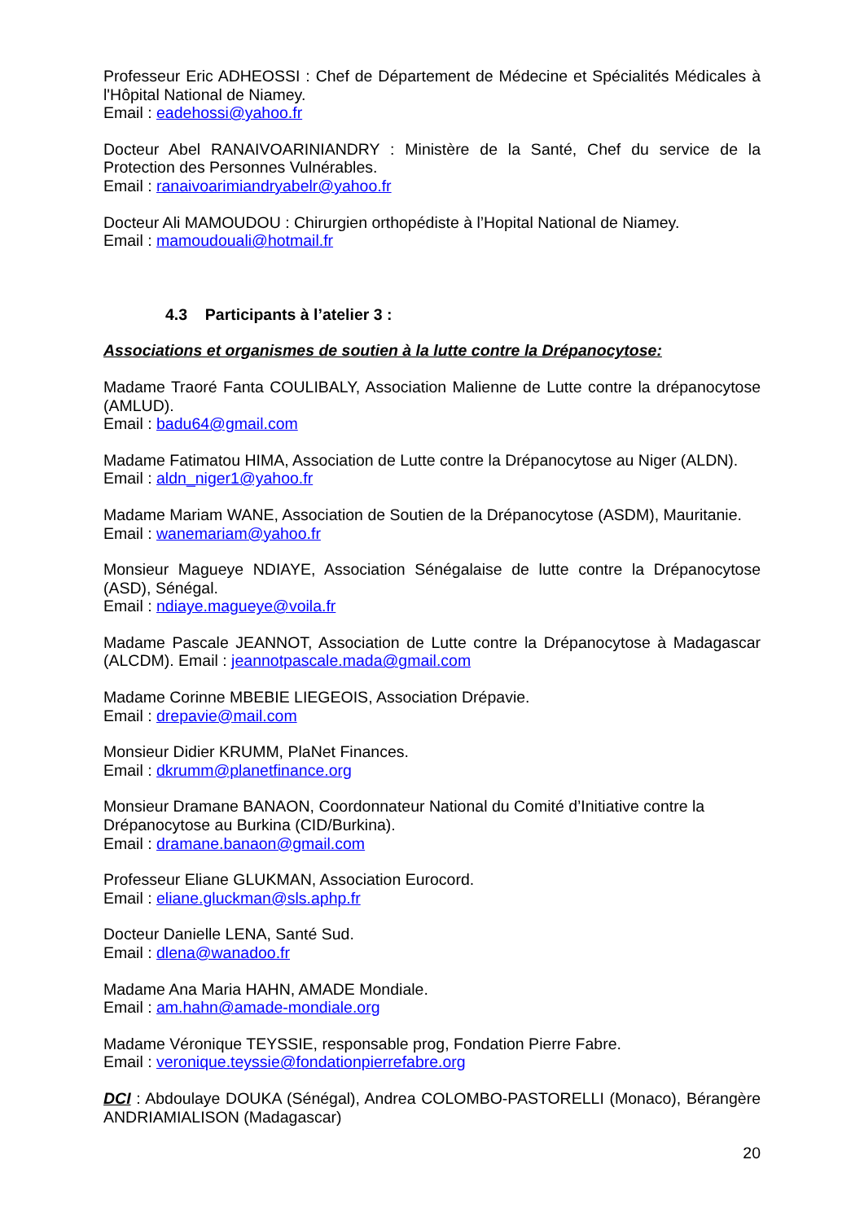Professeur Eric ADHEOSSI : Chef de Département de Médecine et Spécialités Médicales à l'Hôpital National de Niamey.
Email : eadehossi@yahoo.fr
Docteur Abel RANAIVOARINIANDRY : Ministère de la Santé, Chef du service de la Protection des Personnes Vulnérables.
Email : ranaivoarimiandryabelr@yahoo.fr
Docteur Ali MAMOUDOU : Chirurgien orthopédiste à l’Hopital National de Niamey.
Email : mamoudouali@hotmail.fr
4.3 Participants à l’atelier 3 :
Associations et organismes de soutien à la lutte contre la Drépanocytose:
Madame Traoré Fanta COULIBALY, Association Malienne de Lutte contre la drépanocytose (AMLUD).
Email : badu64@gmail.com
Madame Fatimatou HIMA, Association de Lutte contre la Drépanocytose au Niger (ALDN).
Email : aldn_niger1@yahoo.fr
Madame Mariam WANE, Association de Soutien de la Drépanocytose (ASDM), Mauritanie.
Email : wanemariam@yahoo.fr
Monsieur Magueye NDIAYE, Association Sénégalaise de lutte contre la Drépanocytose (ASD), Sénégal.
Email : ndiaye.magueye@voila.fr
Madame Pascale JEANNOT, Association de Lutte contre la Drépanocytose à Madagascar (ALCDM). Email : jeannotpascale.mada@gmail.com
Madame Corinne MBEBIE LIEGEOIS, Association Drépavie.
Email : drepavie@mail.com
Monsieur Didier KRUMM, PlaNet Finances.
Email : dkrumm@planetfinance.org
Monsieur Dramane BANAON, Coordonnateur National du Comité d’Initiative contre la Drépanocytose au Burkina (CID/Burkina).
Email : dramane.banaon@gmail.com
Professeur Eliane GLUKMAN, Association Eurocord.
Email : eliane.gluckman@sls.aphp.fr
Docteur Danielle LENA, Santé Sud.
Email : dlena@wanadoo.fr
Madame Ana Maria HAHN, AMADE Mondiale.
Email : am.hahn@amade-mondiale.org
Madame Véronique TEYSSIE, responsable prog, Fondation Pierre Fabre.
Email : veronique.teyssie@fondationpierrefabre.org
DCI : Abdoulaye DOUKA (Sénégal), Andrea COLOMBO-PASTORELLI (Monaco), Bérangère ANDRIAMIALISON (Madagascar)
20